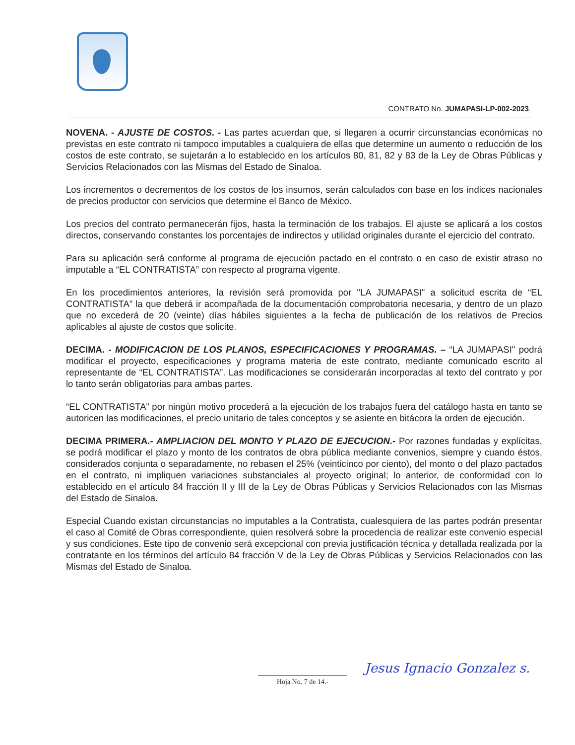CONTRATO No. JUMAPASI-LP-002-2023.
NOVENA. - AJUSTE DE COSTOS. - Las partes acuerdan que, si llegaren a ocurrir circunstancias económicas no previstas en este contrato ni tampoco imputables a cualquiera de ellas que determine un aumento o reducción de los costos de este contrato, se sujetarán a lo establecido en los artículos 80, 81, 82 y 83 de la Ley de Obras Públicas y Servicios Relacionados con las Mismas del Estado de Sinaloa.
Los incrementos o decrementos de los costos de los insumos, serán calculados con base en los índices nacionales de precios productor con servicios que determine el Banco de México.
Los precios del contrato permanecerán fijos, hasta la terminación de los trabajos. El ajuste se aplicará a los costos directos, conservando constantes los porcentajes de indirectos y utilidad originales durante el ejercicio del contrato.
Para su aplicación será conforme al programa de ejecución pactado en el contrato o en caso de existir atraso no imputable a “EL CONTRATISTA” con respecto al programa vigente.
En los procedimientos anteriores, la revisión será promovida por "LA JUMAPASI" a solicitud escrita de “EL CONTRATISTA” la que deberá ir acompañada de la documentación comprobatoria necesaria, y dentro de un plazo que no excederá de 20 (veinte) días hábiles siguientes a la fecha de publicación de los relativos de Precios aplicables al ajuste de costos que solicite.
DECIMA. - MODIFICACION DE LOS PLANOS, ESPECIFICACIONES Y PROGRAMAS. – “LA JUMAPASI" podrá modificar el proyecto, especificaciones y programa materia de este contrato, mediante comunicado escrito al representante de “EL CONTRATISTA”. Las modificaciones se considerarán incorporadas al texto del contrato y por lo tanto serán obligatorias para ambas partes.
“EL CONTRATISTA” por ningún motivo procederá a la ejecución de los trabajos fuera del catálogo hasta en tanto se autoricen las modificaciones, el precio unitario de tales conceptos y se asiente en bitácora la orden de ejecución.
DECIMA PRIMERA.- AMPLIACION DEL MONTO Y PLAZO DE EJECUCION.- Por razones fundadas y explícitas, se podrá modificar el plazo y monto de los contratos de obra pública mediante convenios, siempre y cuando éstos, considerados conjunta o separadamente, no rebasen el 25% (veinticinco por ciento), del monto o del plazo pactados en el contrato, ni impliquen variaciones substanciales al proyecto original; lo anterior, de conformidad con lo establecido en el artículo 84 fracción II y III de la Ley de Obras Públicas y Servicios Relacionados con las Mismas del Estado de Sinaloa.
Especial Cuando existan circunstancias no imputables a la Contratista, cualesquiera de las partes podrán presentar el caso al Comité de Obras correspondiente, quien resolverá sobre la procedencia de realizar este convenio especial y sus condiciones. Este tipo de convenio será excepcional con previa justificación técnica y detallada realizada por la contratante en los términos del artículo 84 fracción V de la Ley de Obras Públicas y Servicios Relacionados con las Mismas del Estado de Sinaloa.
Jesus Ignacio Gonzalez s.
Hoja No. 7 de 14.-